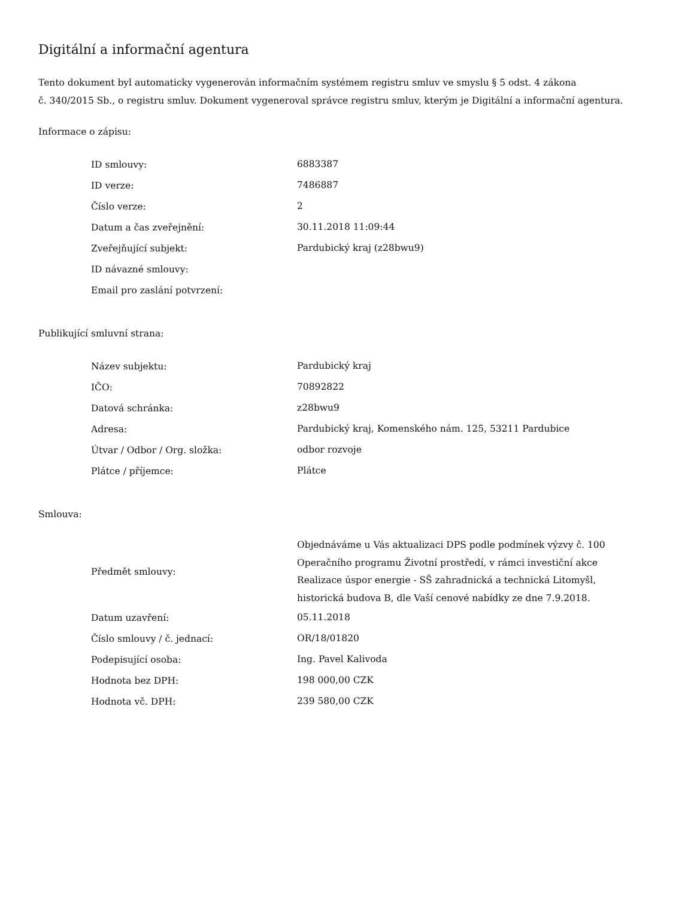Digitální a informační agentura
Tento dokument byl automaticky vygenerován informačním systémem registru smluv ve smyslu § 5 odst. 4 zákona
č. 340/2015 Sb., o registru smluv. Dokument vygeneroval správce registru smluv, kterým je Digitální a informační agentura.
Informace o zápisu:
| ID smlouvy: | 6883387 |
| ID verze: | 7486887 |
| Číslo verze: | 2 |
| Datum a čas zveřejnění: | 30.11.2018 11:09:44 |
| Zveřejňující subjekt: | Pardubický kraj (z28bwu9) |
| ID návazné smlouvy: | |
| Email pro zaslání potvrzení: | |
Publikující smluvní strana:
| Název subjektu: | Pardubický kraj |
| IČO: | 70892822 |
| Datová schránka: | z28bwu9 |
| Adresa: | Pardubický kraj, Komenského nám. 125, 53211 Pardubice |
| Útvar / Odbor / Org. složka: | odbor rozvoje |
| Plátce / příjemce: | Plátce |
Smlouva:
| Předmět smlouvy: | Objednáváme u Vás aktualizaci DPS podle podmínek výzvy č. 100 Operačního programu Životní prostředí, v rámci investiční akce Realizace úspor energie - SŠ zahradnická a technická Litomyšl, historická budova B, dle Vaší cenové nabídky ze dne 7.9.2018. |
| Datum uzavření: | 05.11.2018 |
| Číslo smlouvy / č. jednací: | OR/18/01820 |
| Podepisující osoba: | Ing. Pavel Kalivoda |
| Hodnota bez DPH: | 198 000,00 CZK |
| Hodnota vč. DPH: | 239 580,00 CZK |